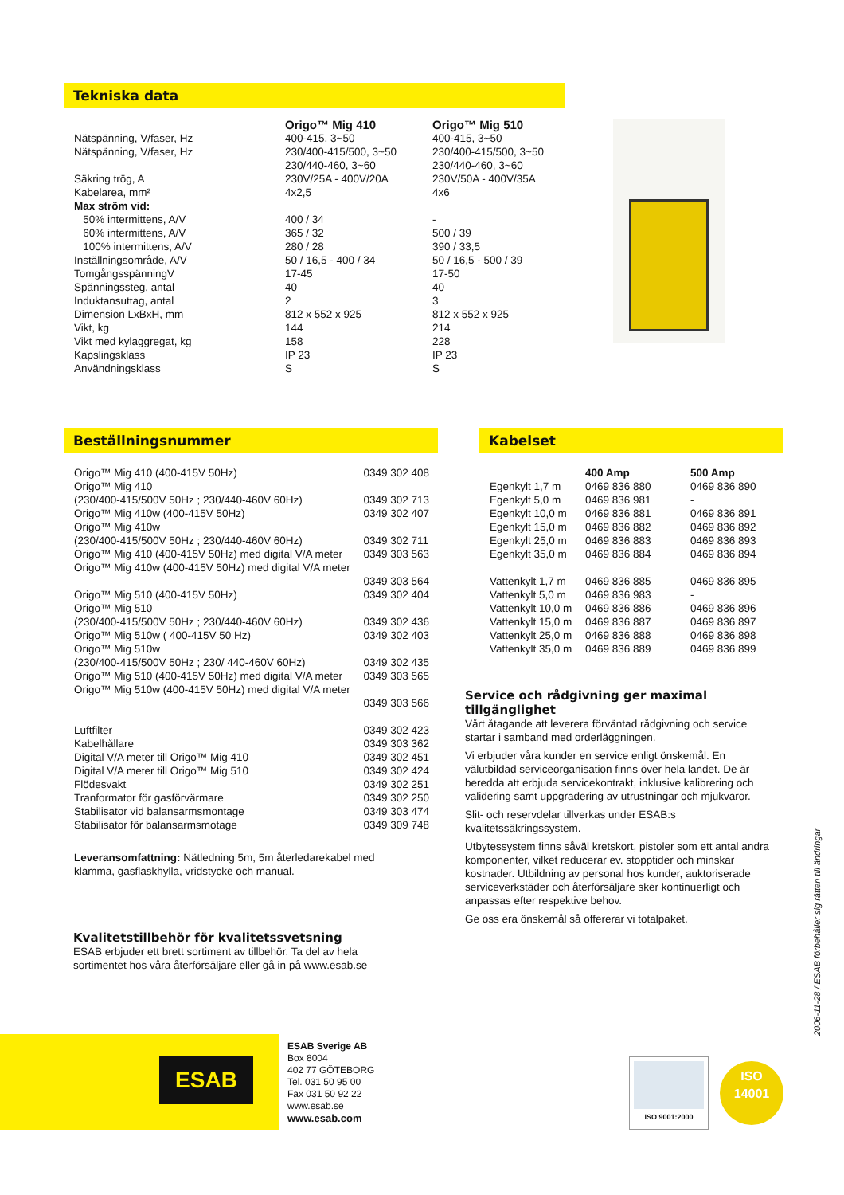Tekniska data
| | Origo™ Mig 410 | Origo™ Mig 510 |
| Nätspänning, V/faser, Hz | 400-415, 3~50 | 400-415, 3~50 |
| Nätspänning, V/faser, Hz | 230/400-415/500, 3~50 230/440-460, 3~60 | 230/400-415/500, 3~50 230/440-460, 3~60 |
| Säkring trög, A | 230V/25A - 400V/20A | 230V/50A - 400V/35A |
| Kabelarea, mm² | 4x2,5 | 4x6 |
| Max ström vid: | | |
| 50% intermittens, A/V | 400 / 34 | - |
| 60% intermittens, A/V | 365 / 32 | 500 / 39 |
| 100% intermittens, A/V | 280 / 28 | 390 / 33,5 |
| Inställningsområde, A/V | 50 / 16,5 - 400 / 34 | 50 / 16,5 - 500 / 39 |
| TomgångsspänningV | 17-45 | 17-50 |
| Spänningssteg, antal | 40 | 40 |
| Induktansuttag, antal | 2 | 3 |
| Dimension LxBxH, mm | 812 x 552 x 925 | 812 x 552 x 925 |
| Vikt, kg | 144 | 214 |
| Vikt med kylaggregat, kg | 158 | 228 |
| Kapslingsklass | IP 23 | IP 23 |
| Användningsklass | S | S |
Beställningsnummer
| Origo™ Mig 410 (400-415V 50Hz) | 0349 302 408 |
| Origo™ Mig 410 (230/400-415/500V 50Hz ; 230/440-460V 60Hz) | 0349 302 713 |
| Origo™ Mig 410w (400-415V 50Hz) | 0349 302 407 |
| Origo™ Mig 410w (230/400-415/500V 50Hz ; 230/440-460V 60Hz) | 0349 302 711 |
| Origo™ Mig 410 (400-415V 50Hz) med digital V/A meter | 0349 303 563 |
| Origo™ Mig 410w (400-415V 50Hz) med digital V/A meter | 0349 303 564 |
| Origo™ Mig 510 (400-415V 50Hz) | 0349 302 404 |
| Origo™ Mig 510 (230/400-415/500V 50Hz ; 230/440-460V 60Hz) | 0349 302 436 |
| Origo™ Mig 510w ( 400-415V 50 Hz) | 0349 302 403 |
| Origo™ Mig 510w (230/400-415/500V 50Hz ; 230/ 440-460V 60Hz) | 0349 302 435 |
| Origo™ Mig 510 (400-415V 50Hz) med digital V/A meter | 0349 303 565 |
| Origo™ Mig 510w (400-415V 50Hz) med digital V/A meter | 0349 303 566 |
| Luftfilter | 0349 302 423 |
| Kabelhållare | 0349 303 362 |
| Digital V/A meter till Origo™ Mig 410 | 0349 302 451 |
| Digital V/A meter till Origo™ Mig 510 | 0349 302 424 |
| Flödesvakt | 0349 302 251 |
| Tranformator för gasförvärmare | 0349 302 250 |
| Stabilisator vid balansarmsmontage | 0349 303 474 |
| Stabilisator för balansarmsmotage | 0349 309 748 |
Leveransomfattning: Nätledning 5m, 5m återledarekabel med klamma, gasflaskhylla, vridstycke och manual.
Kvalitetstillbehör för kvalitetssvetsning
ESAB erbjuder ett brett sortiment av tillbehör. Ta del av hela sortimentet hos våra återförsäljare eller gå in på www.esab.se
Kabelset
| | 400 Amp | 500 Amp |
| Egenkylt 1,7 m | 0469 836 880 | 0469 836 890 |
| Egenkylt 5,0 m | 0469 836 981 | - |
| Egenkylt 10,0 m | 0469 836 881 | 0469 836 891 |
| Egenkylt 15,0 m | 0469 836 882 | 0469 836 892 |
| Egenkylt 25,0 m | 0469 836 883 | 0469 836 893 |
| Egenkylt 35,0 m | 0469 836 884 | 0469 836 894 |
| Vattenkylt 1,7 m | 0469 836 885 | 0469 836 895 |
| Vattenkylt 5,0 m | 0469 836 983 | - |
| Vattenkylt 10,0 m | 0469 836 886 | 0469 836 896 |
| Vattenkylt 15,0 m | 0469 836 887 | 0469 836 897 |
| Vattenkylt 25,0 m | 0469 836 888 | 0469 836 898 |
| Vattenkylt 35,0 m | 0469 836 889 | 0469 836 899 |
Service och rådgivning ger maximal tillgänglighet
Vårt åtagande att leverera förväntad rådgivning och service startar i samband med orderläggningen.
Vi erbjuder våra kunder en service enligt önskemål. En välutbildad serviceorganisation finns över hela landet. De är beredda att erbjuda servicekontrakt, inklusive kalibrering och validering samt uppgradering av utrustningar och mjukvaror.
Slit- och reservdelar tillverkas under ESAB:s kvalitetssäkringssystem.
Utbytessystem finns såväl kretskort, pistoler som ett antal andra komponenter, vilket reducerar ev. stopptider och minskar kostnader. Utbildning av personal hos kunder, auktoriserade serviceverkstäder och återförsäljare sker kontinuerligt och anpassas efter respektive behov.
Ge oss era önskemål så offererar vi totalpaket.
2006-11-28 / ESAB förbehåller sig rätten till ändringar
ESAB
ESAB Sverige AB
Box 8004
402 77 GÖTEBORG
Tel. 031 50 95 00
Fax 031 50 92 22
www.esab.se
www.esab.com
ISO 9001:2000
ISO
14001